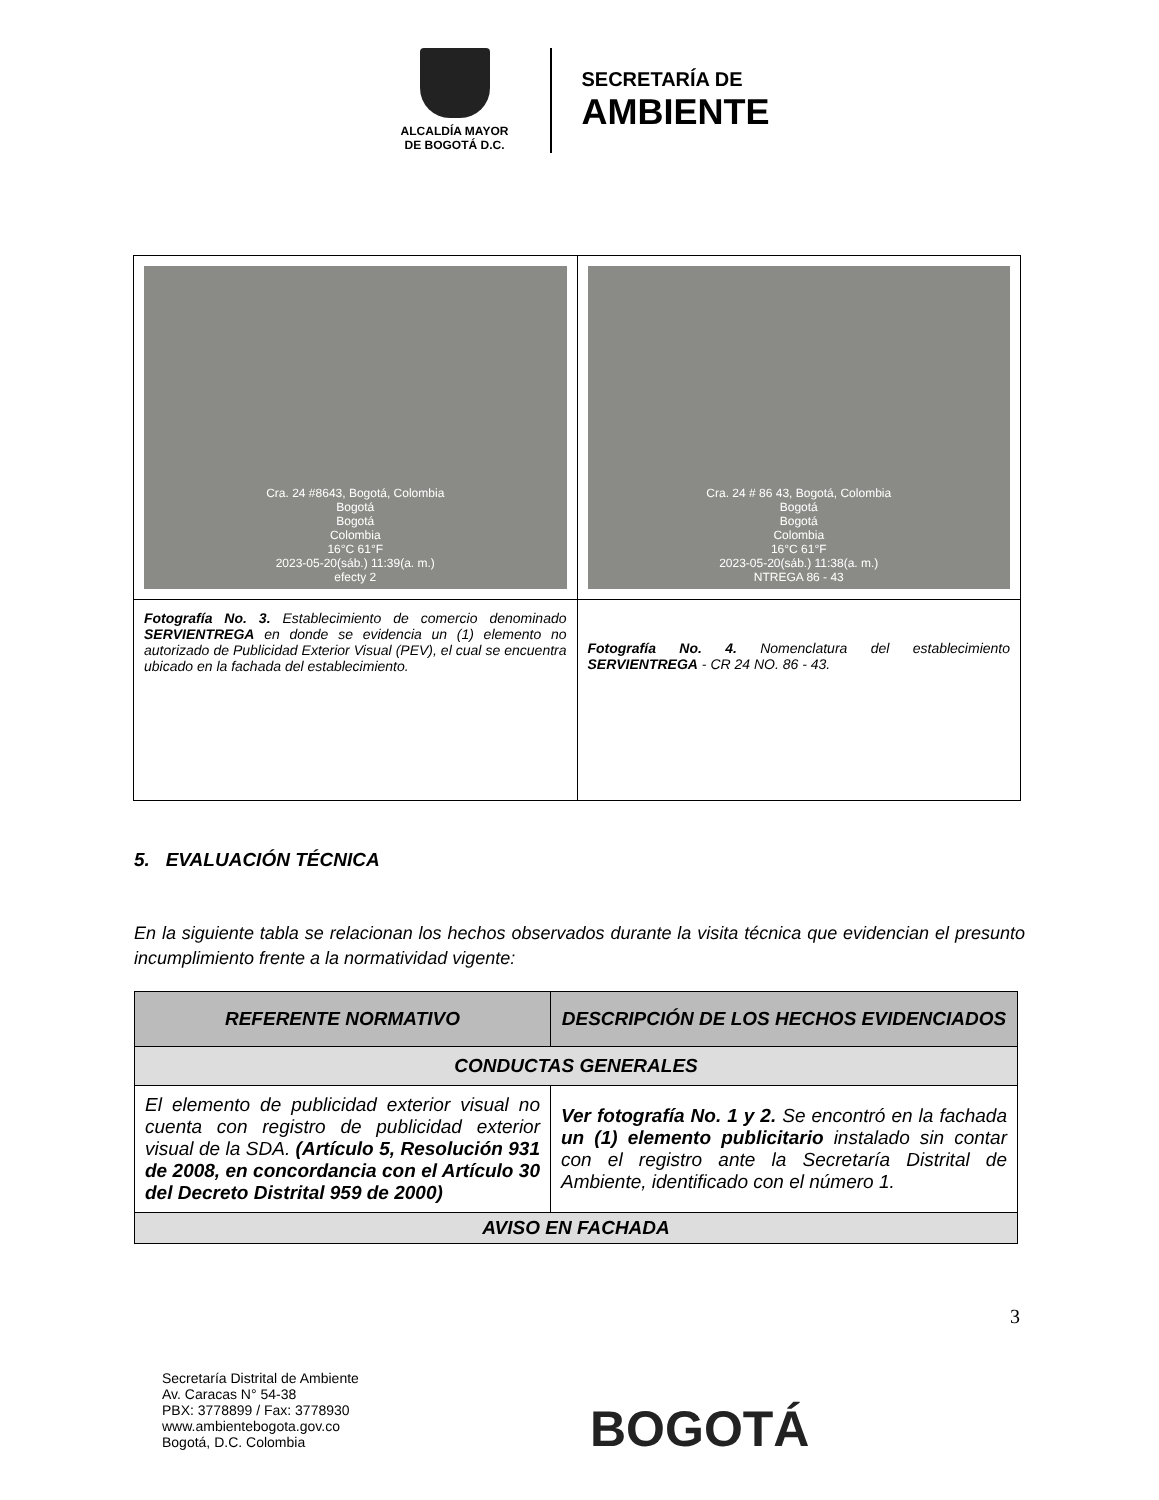ALCALDÍA MAYOR
DE BOGOTÁ D.C.
SECRETARÍA DE
AMBIENTE
| Cra. 24 #8643, Bogotá, Colombia Bogotá Bogotá Colombia 16°C 61°F 2023-05-20(sáb.) 11:39(a. m.) efecty 2 | Cra. 24 # 86 43, Bogotá, Colombia Bogotá Bogotá Colombia 16°C 61°F 2023-05-20(sáb.) 11:38(a. m.) NTREGA 86 - 43 |
| Fotografía No. 3. Establecimiento de comercio denominado SERVIENTREGA en donde se evidencia un (1) elemento no autorizado de Publicidad Exterior Visual (PEV), el cual se encuentra ubicado en la fachada del establecimiento. | Fotografía No. 4. Nomenclatura del establecimiento SERVIENTREGA - CR 24 NO. 86 - 43. |
5. EVALUACIÓN TÉCNICA
En la siguiente tabla se relacionan los hechos observados durante la visita técnica que evidencian el presunto incumplimiento frente a la normatividad vigente:
| REFERENTE NORMATIVO | DESCRIPCIÓN DE LOS HECHOS EVIDENCIADOS |
| --- | --- |
| CONDUCTAS GENERALES | |
| El elemento de publicidad exterior visual no cuenta con registro de publicidad exterior visual de la SDA. (Artículo 5, Resolución 931 de 2008, en concordancia con el Artículo 30 del Decreto Distrital 959 de 2000) | Ver fotografía No. 1 y 2. Se encontró en la fachada un (1) elemento publicitario instalado sin contar con el registro ante la Secretaría Distrital de Ambiente, identificado con el número 1. |
| AVISO EN FACHADA | |
3
Secretaría Distrital de Ambiente
Av. Caracas N° 54-38
PBX: 3778899 / Fax: 3778930
www.ambientebogota.gov.co
Bogotá, D.C. Colombia
BOGOTÁ